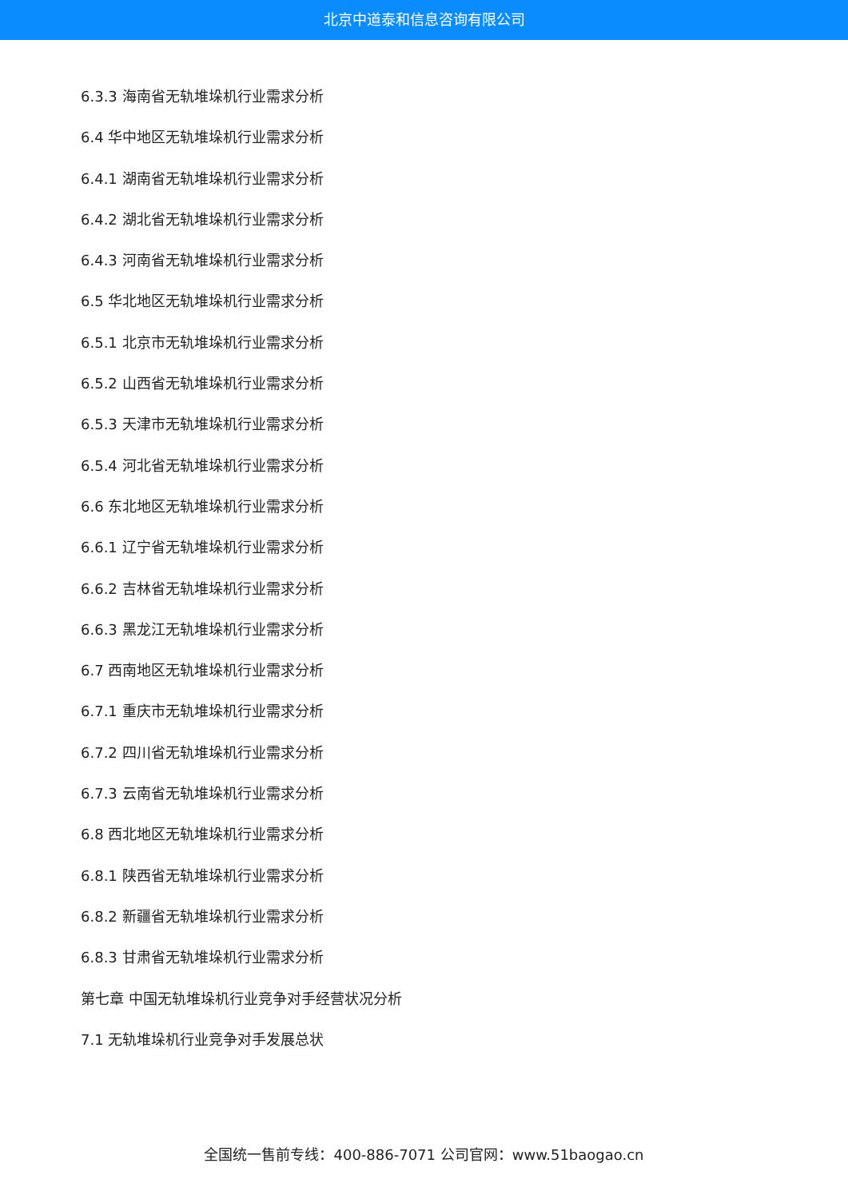北京中道泰和信息咨询有限公司
6.3.3 海南省无轨堆垛机行业需求分析
6.4 华中地区无轨堆垛机行业需求分析
6.4.1 湖南省无轨堆垛机行业需求分析
6.4.2 湖北省无轨堆垛机行业需求分析
6.4.3 河南省无轨堆垛机行业需求分析
6.5 华北地区无轨堆垛机行业需求分析
6.5.1 北京市无轨堆垛机行业需求分析
6.5.2 山西省无轨堆垛机行业需求分析
6.5.3 天津市无轨堆垛机行业需求分析
6.5.4 河北省无轨堆垛机行业需求分析
6.6 东北地区无轨堆垛机行业需求分析
6.6.1 辽宁省无轨堆垛机行业需求分析
6.6.2 吉林省无轨堆垛机行业需求分析
6.6.3 黑龙江无轨堆垛机行业需求分析
6.7 西南地区无轨堆垛机行业需求分析
6.7.1 重庆市无轨堆垛机行业需求分析
6.7.2 四川省无轨堆垛机行业需求分析
6.7.3 云南省无轨堆垛机行业需求分析
6.8 西北地区无轨堆垛机行业需求分析
6.8.1 陕西省无轨堆垛机行业需求分析
6.8.2 新疆省无轨堆垛机行业需求分析
6.8.3 甘肃省无轨堆垛机行业需求分析
第七章 中国无轨堆垛机行业竞争对手经营状况分析
7.1 无轨堆垛机行业竞争对手发展总状
全国统一售前专线：400-886-7071 公司官网：www.51baogao.cn